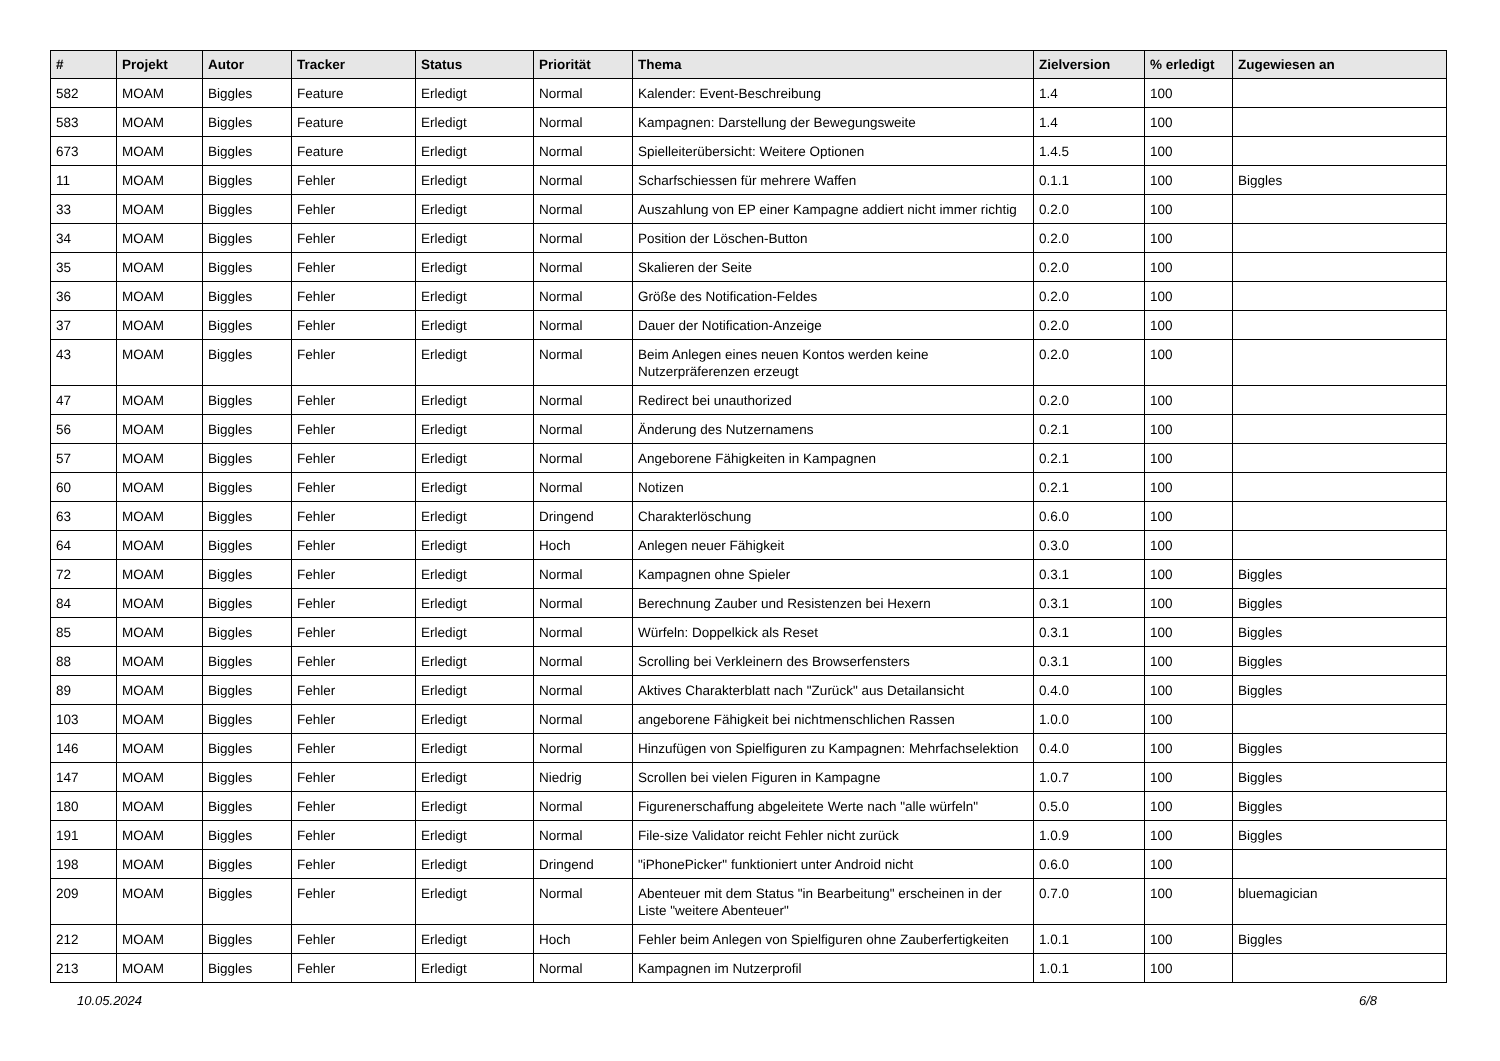| # | Projekt | Autor | Tracker | Status | Priorität | Thema | Zielversion | % erledigt | Zugewiesen an |
| --- | --- | --- | --- | --- | --- | --- | --- | --- | --- |
| 582 | MOAM | Biggles | Feature | Erledigt | Normal | Kalender: Event-Beschreibung | 1.4 | 100 | |
| 583 | MOAM | Biggles | Feature | Erledigt | Normal | Kampagnen: Darstellung der Bewegungsweite | 1.4 | 100 | |
| 673 | MOAM | Biggles | Feature | Erledigt | Normal | Spielleiterübersicht: Weitere Optionen | 1.4.5 | 100 | |
| 11 | MOAM | Biggles | Fehler | Erledigt | Normal | Scharfschiessen für mehrere Waffen | 0.1.1 | 100 | Biggles |
| 33 | MOAM | Biggles | Fehler | Erledigt | Normal | Auszahlung von EP einer Kampagne addiert nicht immer richtig | 0.2.0 | 100 | |
| 34 | MOAM | Biggles | Fehler | Erledigt | Normal | Position der Löschen-Button | 0.2.0 | 100 | |
| 35 | MOAM | Biggles | Fehler | Erledigt | Normal | Skalieren der Seite | 0.2.0 | 100 | |
| 36 | MOAM | Biggles | Fehler | Erledigt | Normal | Größe des Notification-Feldes | 0.2.0 | 100 | |
| 37 | MOAM | Biggles | Fehler | Erledigt | Normal | Dauer der Notification-Anzeige | 0.2.0 | 100 | |
| 43 | MOAM | Biggles | Fehler | Erledigt | Normal | Beim Anlegen eines neuen Kontos werden keine Nutzerpräferenzen erzeugt | 0.2.0 | 100 | |
| 47 | MOAM | Biggles | Fehler | Erledigt | Normal | Redirect bei unauthorized | 0.2.0 | 100 | |
| 56 | MOAM | Biggles | Fehler | Erledigt | Normal | Änderung des Nutzernamens | 0.2.1 | 100 | |
| 57 | MOAM | Biggles | Fehler | Erledigt | Normal | Angeborene Fähigkeiten in Kampagnen | 0.2.1 | 100 | |
| 60 | MOAM | Biggles | Fehler | Erledigt | Normal | Notizen | 0.2.1 | 100 | |
| 63 | MOAM | Biggles | Fehler | Erledigt | Dringend | Charakterlöschung | 0.6.0 | 100 | |
| 64 | MOAM | Biggles | Fehler | Erledigt | Hoch | Anlegen neuer Fähigkeit | 0.3.0 | 100 | |
| 72 | MOAM | Biggles | Fehler | Erledigt | Normal | Kampagnen ohne Spieler | 0.3.1 | 100 | Biggles |
| 84 | MOAM | Biggles | Fehler | Erledigt | Normal | Berechnung Zauber und Resistenzen bei Hexern | 0.3.1 | 100 | Biggles |
| 85 | MOAM | Biggles | Fehler | Erledigt | Normal | Würfeln: Doppelkick als Reset | 0.3.1 | 100 | Biggles |
| 88 | MOAM | Biggles | Fehler | Erledigt | Normal | Scrolling bei Verkleinern des Browserfensters | 0.3.1 | 100 | Biggles |
| 89 | MOAM | Biggles | Fehler | Erledigt | Normal | Aktives Charakterblatt nach "Zurück" aus Detailansicht | 0.4.0 | 100 | Biggles |
| 103 | MOAM | Biggles | Fehler | Erledigt | Normal | angeborene Fähigkeit bei nichtmenschlichen Rassen | 1.0.0 | 100 | |
| 146 | MOAM | Biggles | Fehler | Erledigt | Normal | Hinzufügen von Spielfiguren zu Kampagnen: Mehrfachselektion | 0.4.0 | 100 | Biggles |
| 147 | MOAM | Biggles | Fehler | Erledigt | Niedrig | Scrollen bei vielen Figuren in Kampagne | 1.0.7 | 100 | Biggles |
| 180 | MOAM | Biggles | Fehler | Erledigt | Normal | Figurenerschaffung abgeleitete Werte nach "alle würfeln" | 0.5.0 | 100 | Biggles |
| 191 | MOAM | Biggles | Fehler | Erledigt | Normal | File-size Validator reicht Fehler nicht zurück | 1.0.9 | 100 | Biggles |
| 198 | MOAM | Biggles | Fehler | Erledigt | Dringend | "iPhonePicker" funktioniert unter Android nicht | 0.6.0 | 100 | |
| 209 | MOAM | Biggles | Fehler | Erledigt | Normal | Abenteuer mit dem Status "in Bearbeitung" erscheinen in der Liste "weitere Abenteuer" | 0.7.0 | 100 | bluemagician |
| 212 | MOAM | Biggles | Fehler | Erledigt | Hoch | Fehler beim Anlegen von Spielfiguren ohne Zauberfertigkeiten | 1.0.1 | 100 | Biggles |
| 213 | MOAM | Biggles | Fehler | Erledigt | Normal | Kampagnen im Nutzerprofil | 1.0.1 | 100 | |
10.05.2024 6/8